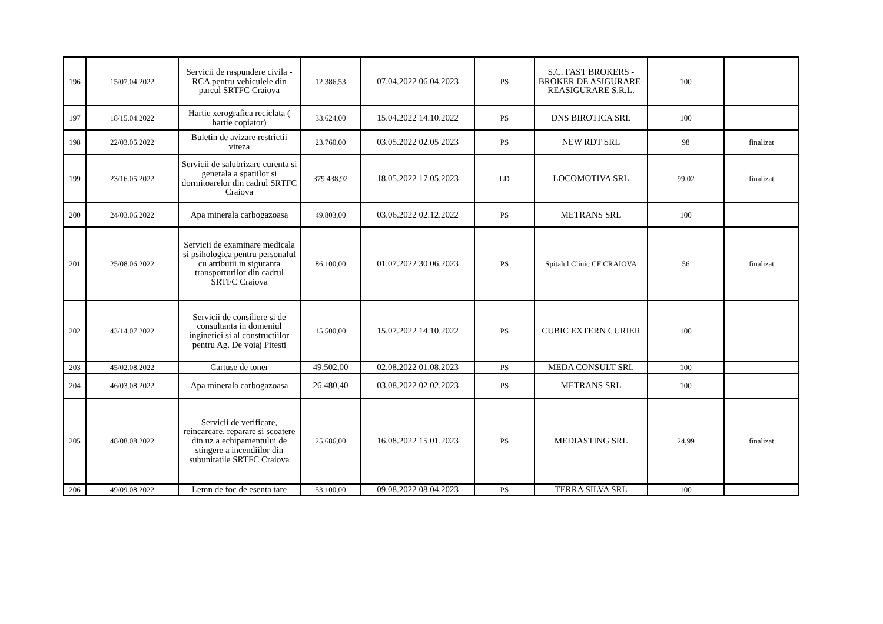| 196 | 15/07.04.2022 | Servicii de raspundere civila - RCA pentru vehiculele din parcul SRTFC Craiova | 12.386,53 | 07.04.2022 06.04.2023 | PS | S.C. FAST BROKERS - BROKER DE ASIGURARE-REASIGURARE S.R.L. | 100 | |
| 197 | 18/15.04.2022 | Hartie xerografica reciclata ( hartie copiator) | 33.624,00 | 15.04.2022 14.10.2022 | PS | DNS BIROTICA SRL | 100 | |
| 198 | 22/03.05.2022 | Buletin de avizare restrictii viteza | 23.760,00 | 03.05.2022 02.05 2023 | PS | NEW RDT SRL | 98 | finalizat |
| 199 | 23/16.05.2022 | Servicii de salubrizare curenta si generala a spatiilor si dormitoarelor din cadrul SRTFC Craiova | 379.438,92 | 18.05.2022 17.05.2023 | LD | LOCOMOTIVA SRL | 99,02 | finalizat |
| 200 | 24/03.06.2022 | Apa minerala carbogazoasa | 49.803,00 | 03.06.2022 02.12.2022 | PS | METRANS SRL | 100 | |
| 201 | 25/08.06.2022 | Servicii de examinare medicala si psihologica pentru personalul cu atributii in siguranta transporturilor din cadrul SRTFC Craiova | 86.100,00 | 01.07.2022 30.06.2023 | PS | Spitalul Clinic CF CRAIOVA | 56 | finalizat |
| 202 | 43/14.07.2022 | Servicii de consiliere si de consultanta in domeniul ingineriei si al constructiilor pentru Ag. De voiaj Pitesti | 15.500,00 | 15.07.2022 14.10.2022 | PS | CUBIC EXTERN CURIER | 100 | |
| 203 | 45/02.08.2022 | Cartuse de toner | 49.502,00 | 02.08.2022 01.08.2023 | PS | MEDA CONSULT SRL | 100 | |
| 204 | 46/03.08.2022 | Apa minerala carbogazoasa | 26.480,40 | 03.08.2022 02.02.2023 | PS | METRANS SRL | 100 | |
| 205 | 48/08.08.2022 | Servicii de verificare, reincarcare, reparare si scoatere din uz a echipamentului de stingere a incendiilor din subunitatile SRTFC Craiova | 25.686,00 | 16.08.2022 15.01.2023 | PS | MEDIASTING SRL | 24,99 | finalizat |
| 206 | 49/09.08.2022 | Lemn de foc de esenta tare | 53.100,00 | 09.08.2022 08.04.2023 | PS | TERRA SILVA SRL | 100 | |